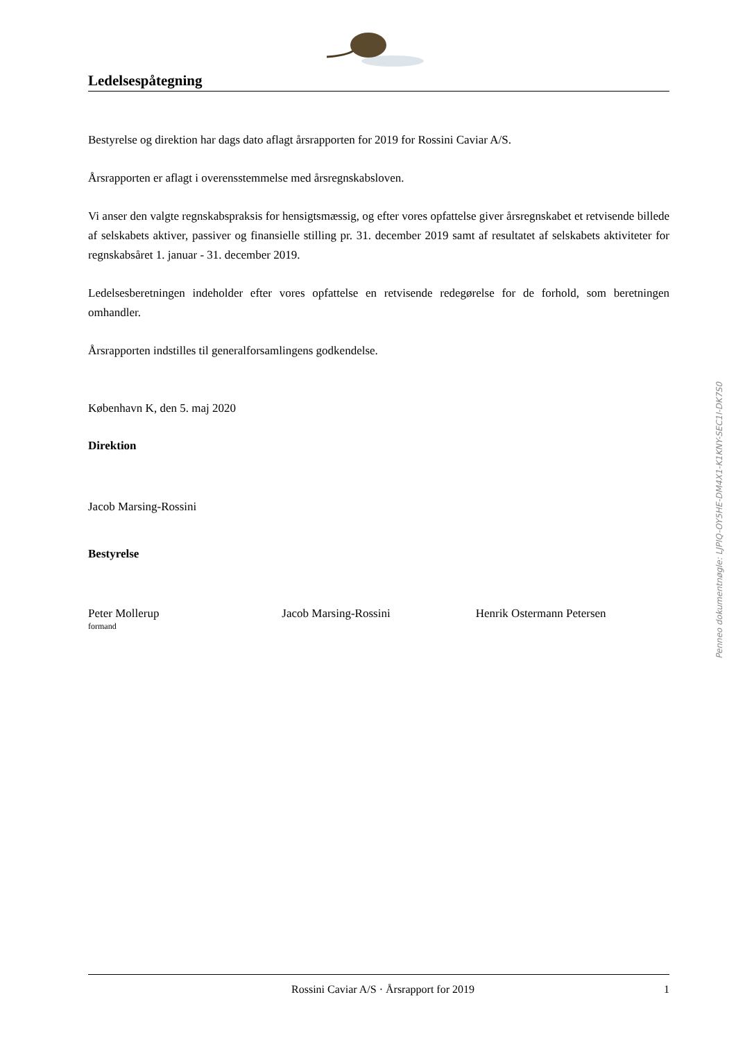Ledelsespåtegning
Bestyrelse og direktion har dags dato aflagt årsrapporten for 2019 for Rossini Caviar A/S.
Årsrapporten er aflagt i overensstemmelse med årsregnskabsloven.
Vi anser den valgte regnskabspraksis for hensigtsmæssig, og efter vores opfattelse giver årsregnskabet et retvisende billede af selskabets aktiver, passiver og finansielle stilling pr. 31. december 2019 samt af resultatet af selskabets aktiviteter for regnskabsåret 1. januar - 31. december 2019.
Ledelsesberetningen indeholder efter vores opfattelse en retvisende redegørelse for de forhold, som beretningen omhandler.
Årsrapporten indstilles til generalforsamlingens godkendelse.
København K, den 5. maj 2020
Direktion
Jacob Marsing-Rossini
Bestyrelse
Peter Mollerup
formand
Jacob Marsing-Rossini Henrik Ostermann Petersen
Penneo dokumentnøgle: LJPIQ-OY5HE-DM4X1-K1KNY-SEC1I-DK7S0
Rossini Caviar A/S · Årsrapport for 2019 1